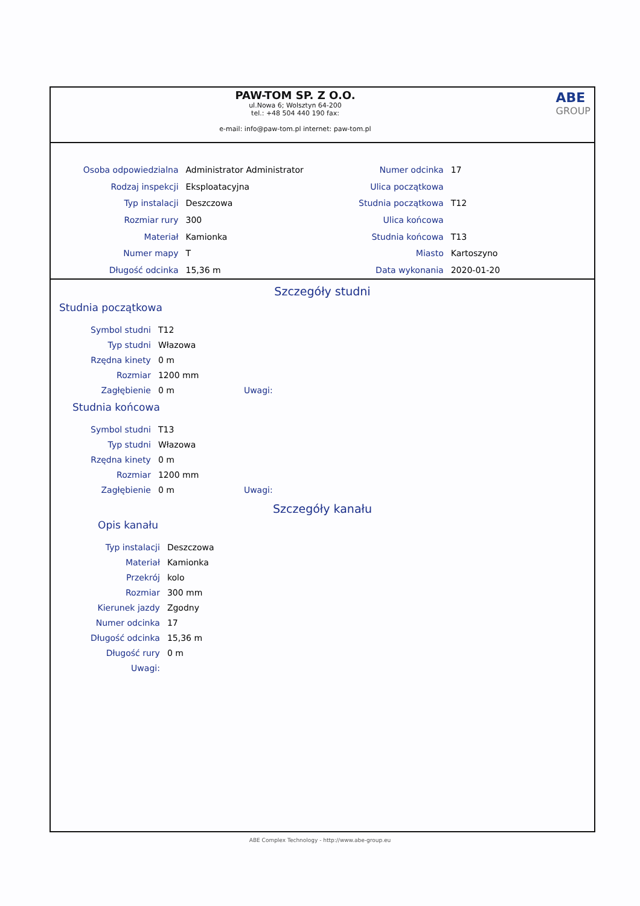PAW-TOM SP. Z O.O.
ul.Nowa 6; Wolsztyn 64-200
tel.: +48 504 440 190 fax:
e-mail: info@paw-tom.pl internet: paw-tom.pl
ABE
GROUP
| Osoba odpowiedzialna | Administrator Administrator |
| Rodzaj inspekcji | Eksploatacyjna |
| Typ instalacji | Deszczowa |
| Rozmiar rury | 300 |
| Materiał | Kamionka |
| Numer mapy | T |
| Długość odcinka | 15,36 m |
| Numer odcinka | 17 |
| Ulica początkowa | |
| Studnia początkowa | T12 |
| Ulica końcowa | |
| Studnia końcowa | T13 |
| Miasto | Kartoszyno |
| Data wykonania | 2020-01-20 |
Szczegóły studni
Studnia początkowa
| Symbol studni | T12 | |
| Typ studni | Włazowa | |
| Rzędna kinety | 0 m | |
| Rozmiar | 1200 mm | |
| Zagłębienie | 0 m | Uwagi: |
Studnia końcowa
| Symbol studni | T13 | |
| Typ studni | Włazowa | |
| Rzędna kinety | 0 m | |
| Rozmiar | 1200 mm | |
| Zagłębienie | 0 m | Uwagi: |
Szczegóły kanału
Opis kanału
| Typ instalacji | Deszczowa |
| Materiał | Kamionka |
| Przekrój | kolo |
| Rozmiar | 300 mm |
| Kierunek jazdy | Zgodny |
| Numer odcinka | 17 |
| Długość odcinka | 15,36 m |
| Długość rury | 0 m |
| Uwagi: | |
ABE Complex Technology - http://www.abe-group.eu